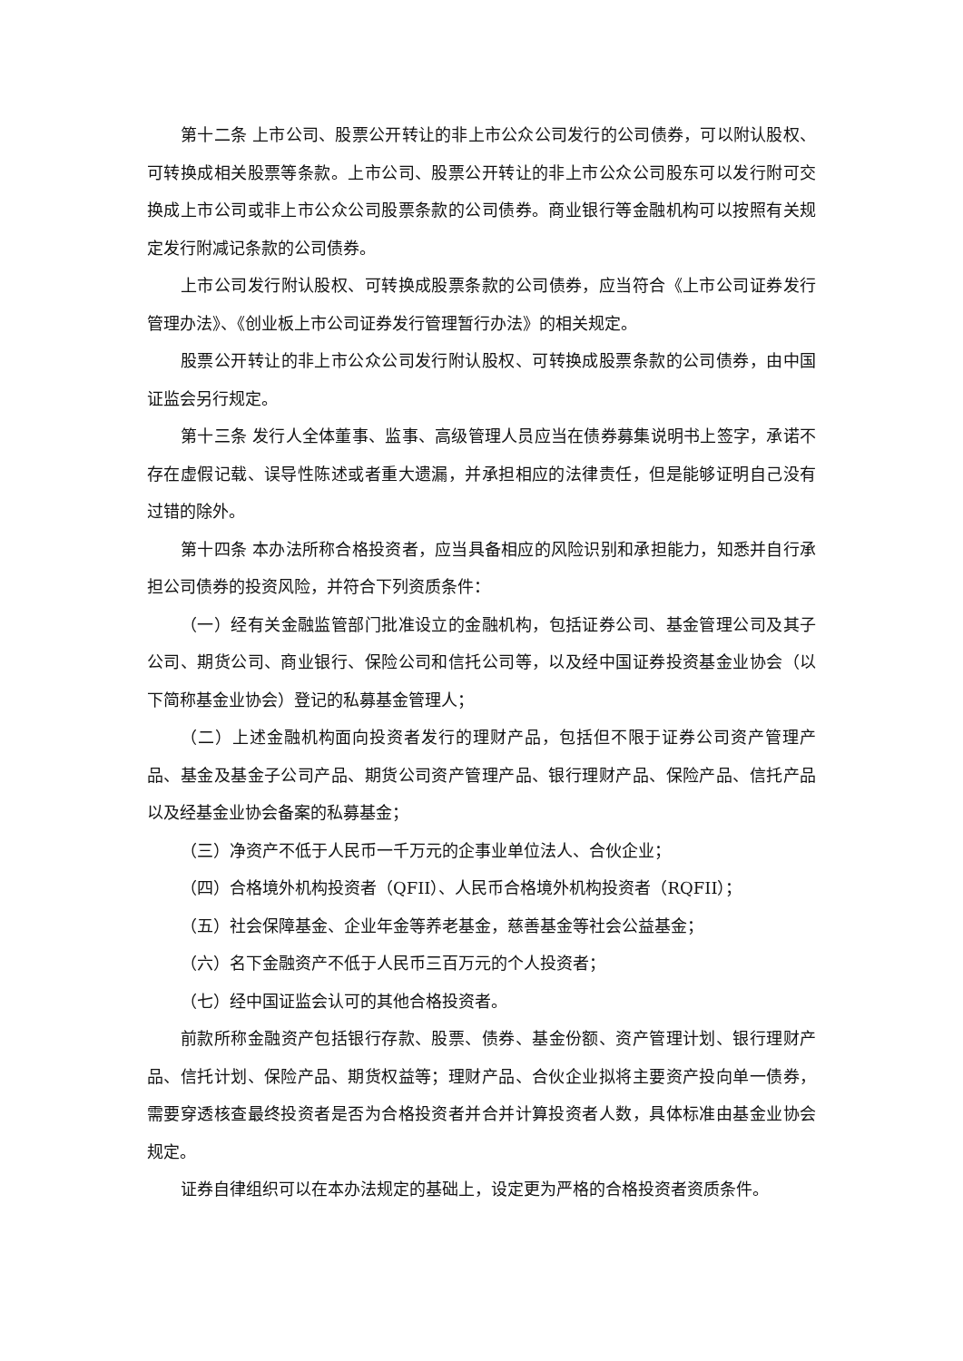第十二条 上市公司、股票公开转让的非上市公众公司发行的公司债券，可以附认股权、可转换成相关股票等条款。上市公司、股票公开转让的非上市公众公司股东可以发行附可交换成上市公司或非上市公众公司股票条款的公司债券。商业银行等金融机构可以按照有关规定发行附减记条款的公司债券。
上市公司发行附认股权、可转换成股票条款的公司债券，应当符合《上市公司证券发行管理办法》、《创业板上市公司证券发行管理暂行办法》的相关规定。
股票公开转让的非上市公众公司发行附认股权、可转换成股票条款的公司债券，由中国证监会另行规定。
第十三条 发行人全体董事、监事、高级管理人员应当在债券募集说明书上签字，承诺不存在虚假记载、误导性陈述或者重大遗漏，并承担相应的法律责任，但是能够证明自己没有过错的除外。
第十四条 本办法所称合格投资者，应当具备相应的风险识别和承担能力，知悉并自行承担公司债券的投资风险，并符合下列资质条件：
（一）经有关金融监管部门批准设立的金融机构，包括证券公司、基金管理公司及其子公司、期货公司、商业银行、保险公司和信托公司等，以及经中国证券投资基金业协会（以下简称基金业协会）登记的私募基金管理人；
（二）上述金融机构面向投资者发行的理财产品，包括但不限于证券公司资产管理产品、基金及基金子公司产品、期货公司资产管理产品、银行理财产品、保险产品、信托产品以及经基金业协会备案的私募基金；
（三）净资产不低于人民币一千万元的企事业单位法人、合伙企业；
（四）合格境外机构投资者（QFII）、人民币合格境外机构投资者（RQFII）；
（五）社会保障基金、企业年金等养老基金，慈善基金等社会公益基金；
（六）名下金融资产不低于人民币三百万元的个人投资者；
（七）经中国证监会认可的其他合格投资者。
前款所称金融资产包括银行存款、股票、债券、基金份额、资产管理计划、银行理财产品、信托计划、保险产品、期货权益等；理财产品、合伙企业拟将主要资产投向单一债券，需要穿透核查最终投资者是否为合格投资者并合并计算投资者人数，具体标准由基金业协会规定。
证券自律组织可以在本办法规定的基础上，设定更为严格的合格投资者资质条件。